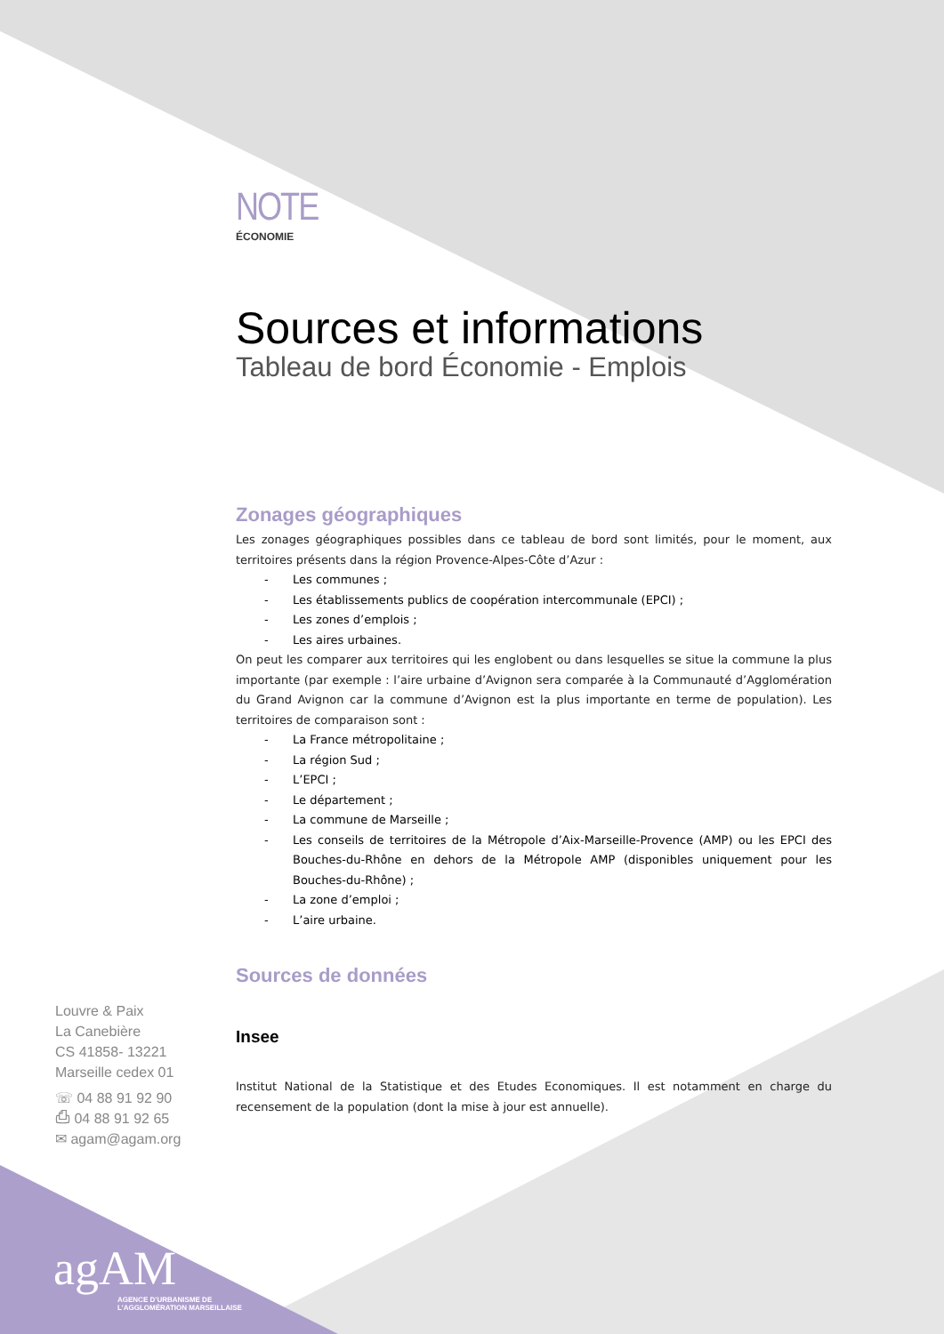NOTE
ÉCONOMIE
Sources et informations
Tableau de bord Économie - Emplois
Zonages géographiques
Les zonages géographiques possibles dans ce tableau de bord sont limités, pour le moment, aux territoires présents dans la région Provence-Alpes-Côte d’Azur :
- Les communes ;
- Les établissements publics de coopération intercommunale (EPCI) ;
- Les zones d’emplois ;
- Les aires urbaines.
On peut les comparer aux territoires qui les englobent ou dans lesquelles se situe la commune la plus importante (par exemple : l’aire urbaine d’Avignon sera comparée à la Communauté d’Agglomération du Grand Avignon car la commune d’Avignon est la plus importante en terme de population). Les territoires de comparaison sont :
- La France métropolitaine ;
- La région Sud ;
- L’EPCI ;
- Le département ;
- La commune de Marseille ;
- Les conseils de territoires de la Métropole d’Aix-Marseille-Provence (AMP) ou les EPCI des Bouches-du-Rhône en dehors de la Métropole AMP (disponibles uniquement pour les Bouches-du-Rhône) ;
- La zone d’emploi ;
- L’aire urbaine.
Sources de données
Insee
Institut National de la Statistique et des Etudes Economiques. Il est notamment en charge du recensement de la population (dont la mise à jour est annuelle).
Louvre & Paix
La Canebière
CS 41858- 13221
Marseille cedex 01
☏ 04 88 91 92 90
⎙ 04 88 91 92 65
✉ agam@agam.org
agAM
AGENCE D’URBANISME DE
L’AGGLOMÉRATION MARSEILLAISE